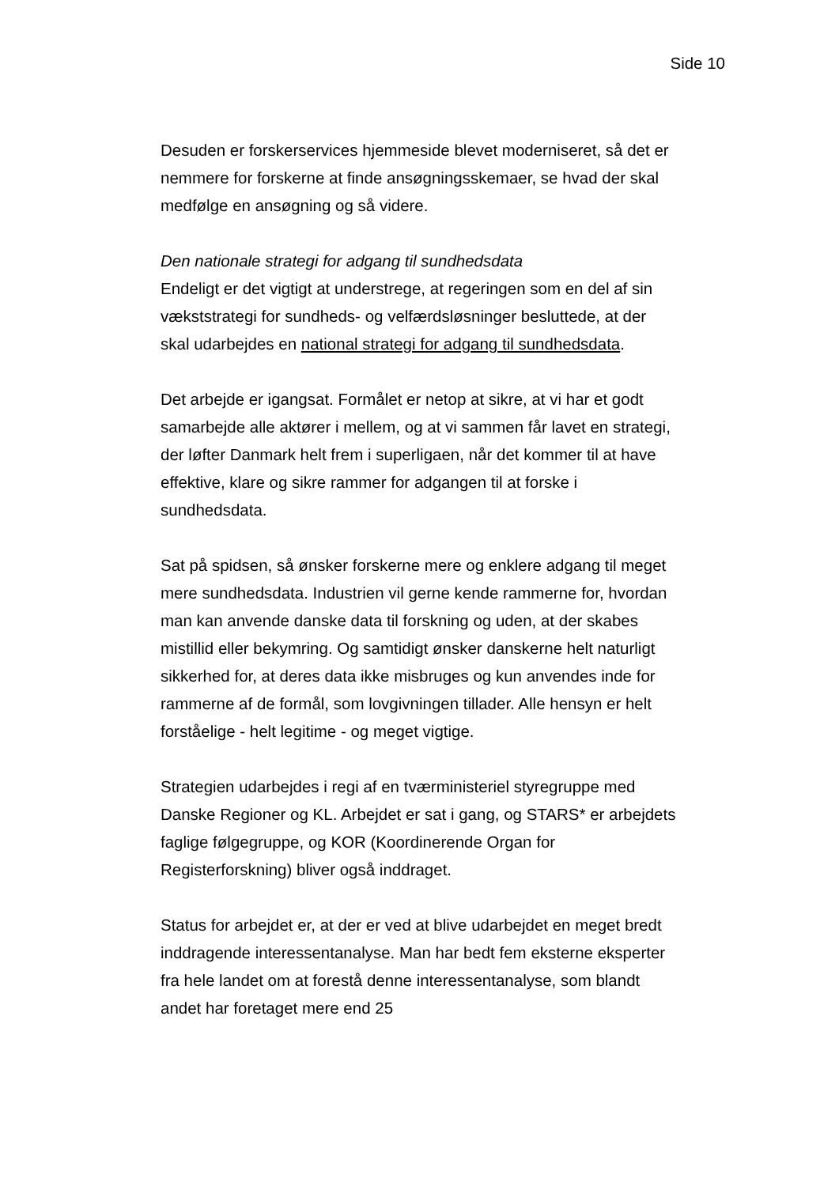Side 10
Desuden er forskerservices hjemmeside blevet moderniseret, så det er nemmere for forskerne at finde ansøgningsskemaer, se hvad der skal medfølge en ansøgning og så videre.
Den nationale strategi for adgang til sundhedsdata
Endeligt er det vigtigt at understrege, at regeringen som en del af sin vækststrategi for sundheds- og velfærdsløsninger besluttede, at der skal udarbejdes en national strategi for adgang til sundhedsdata.
Det arbejde er igangsat. Formålet er netop at sikre, at vi har et godt samarbejde alle aktører i mellem, og at vi sammen får lavet en strategi, der løfter Danmark helt frem i superligaen, når det kommer til at have effektive, klare og sikre rammer for adgangen til at forske i sundhedsdata.
Sat på spidsen, så ønsker forskerne mere og enklere adgang til meget mere sundhedsdata. Industrien vil gerne kende rammerne for, hvordan man kan anvende danske data til forskning og uden, at der skabes mistillid eller bekymring. Og samtidigt ønsker danskerne helt naturligt sikkerhed for, at deres data ikke misbruges og kun anvendes inde for rammerne af de formål, som lovgivningen tillader. Alle hensyn er helt forståelige - helt legitime - og meget vigtige.
Strategien udarbejdes i regi af en tværministeriel styregruppe med Danske Regioner og KL. Arbejdet er sat i gang, og STARS* er arbejdets faglige følgegruppe, og KOR (Koordinerende Organ for Registerforskning) bliver også inddraget.
Status for arbejdet er, at der er ved at blive udarbejdet en meget bredt inddragende interessentanalyse. Man har bedt fem eksterne eksperter fra hele landet om at forestå denne interessentanalyse, som blandt andet har foretaget mere end 25